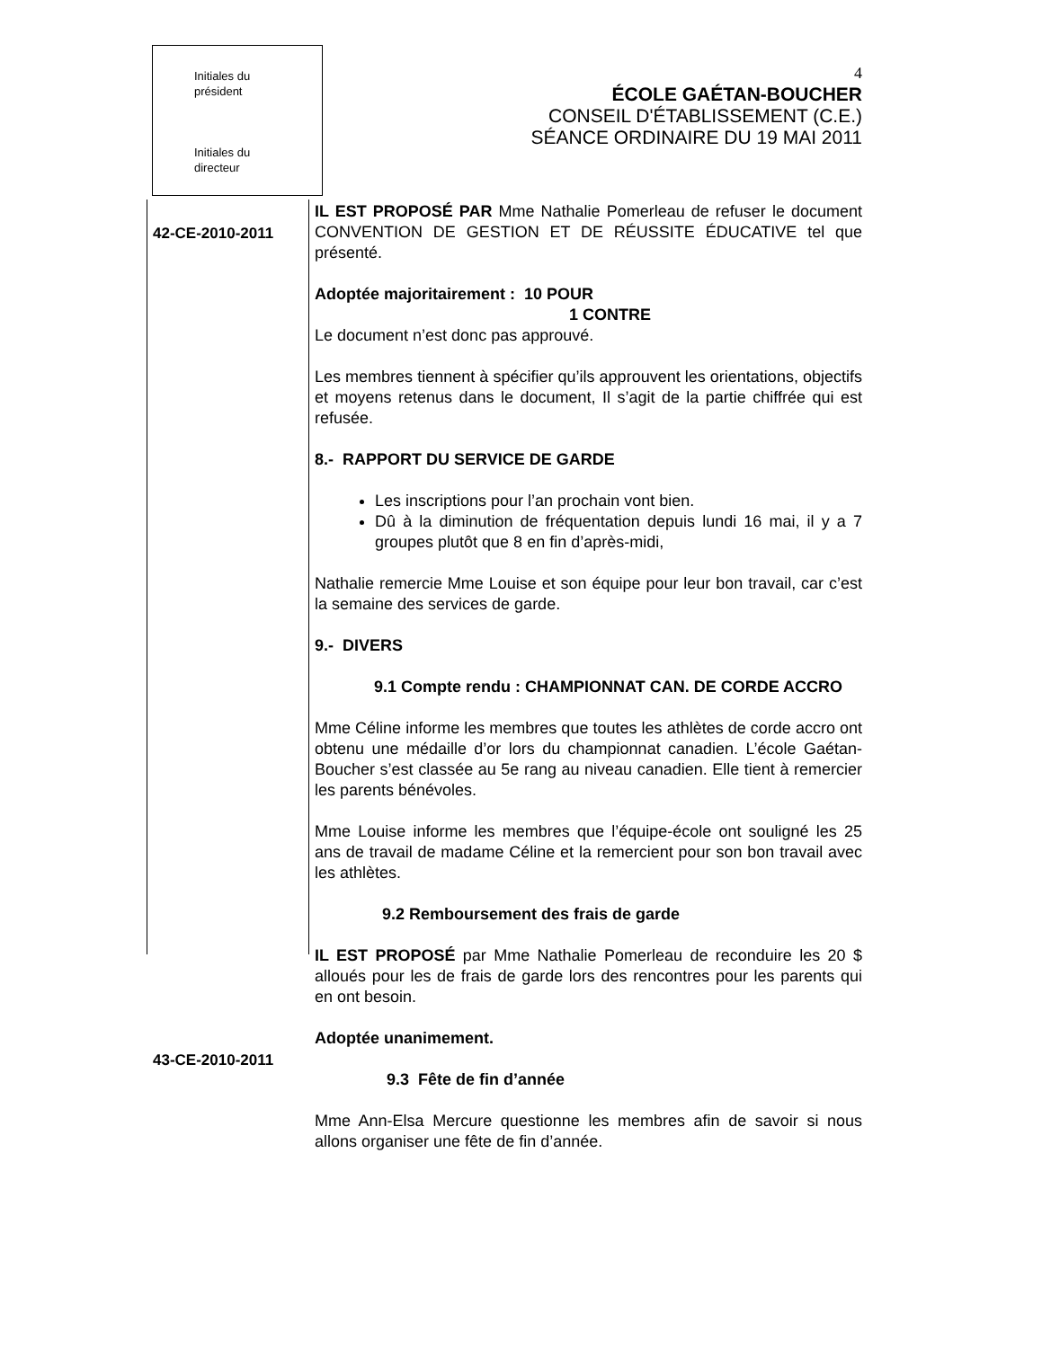Initiales du
président
Initiales du
directeur
4
ÉCOLE GAÉTAN-BOUCHER
CONSEIL D'ÉTABLISSEMENT (C.E.)
SÉANCE ORDINAIRE DU 19 MAI 2011
42-CE-2010-2011
IL EST PROPOSÉ PAR Mme Nathalie Pomerleau de refuser le document CONVENTION DE GESTION ET DE RÉUSSITE ÉDUCATIVE tel que présenté.
Adoptée majoritairement : 10 POUR
1 CONTRE
Le document n’est donc pas approuvé.
Les membres tiennent à spécifier qu’ils approuvent les orientations, objectifs et moyens retenus dans le document, Il s’agit de la partie chiffrée qui est refusée.
8.- RAPPORT DU SERVICE DE GARDE
Les inscriptions pour l’an prochain vont bien.
Dû à la diminution de fréquentation depuis lundi 16 mai, il y a 7 groupes plutôt que 8 en fin d’après-midi,
Nathalie remercie Mme Louise et son équipe pour leur bon travail, car c’est la semaine des services de garde.
9.- DIVERS
9.1 Compte rendu : CHAMPIONNAT CAN. DE CORDE ACCRO
Mme Céline informe les membres que toutes les athlètes de corde accro ont obtenu une médaille d’or lors du championnat canadien. L’école Gaétan-Boucher s’est classée au 5e rang au niveau canadien. Elle tient à remercier les parents bénévoles.
Mme Louise informe les membres que l’équipe-école ont souligné les 25 ans de travail de madame Céline et la remercient pour son bon travail avec les athlètes.
9.2 Remboursement des frais de garde
IL EST PROPOSÉ par Mme Nathalie Pomerleau de reconduire les 20 $ alloués pour les de frais de garde lors des rencontres pour les parents qui en ont besoin.
Adoptée unanimement.
9.3 Fête de fin d’année
Mme Ann-Elsa Mercure questionne les membres afin de savoir si nous allons organiser une fête de fin d’année.
43-CE-2010-2011